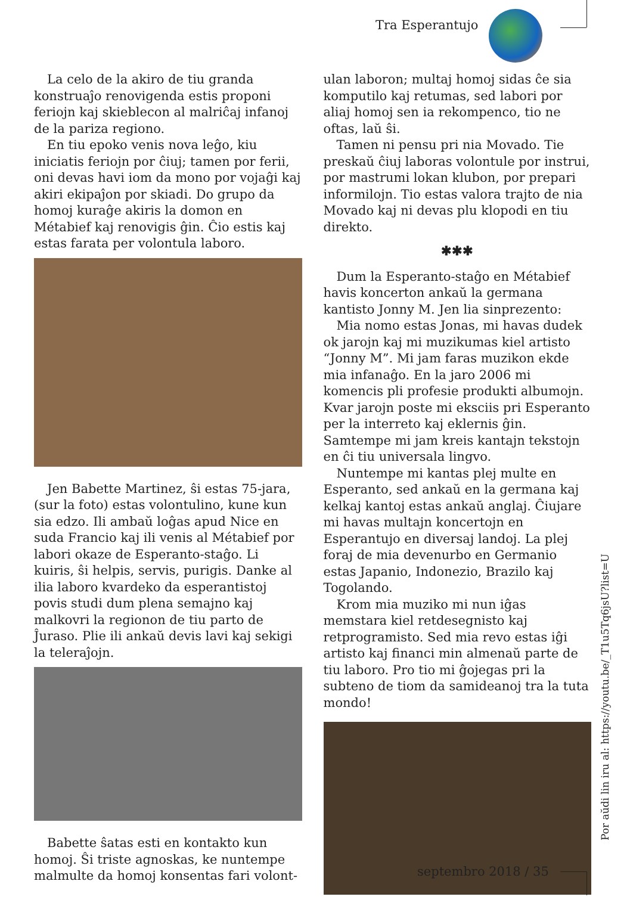Tra Esperantujo
La celo de la akiro de tiu granda konstruaĵo renovigenda estis proponi feriojn kaj skieblecon al malriĉaj infanoj de la pariza regiono.
En tiu epoko venis nova leĝo, kiu iniciatis feriojn por ĉiuj; tamen por ferii, oni devas havi iom da mono por vojaĝi kaj akiri ekipaĵon por skiadi. Do grupo da homoj kuraĝe akiris la domon en Métabief kaj renovigis ĝin. Ĉio estis kaj estas farata per volontula laboro.
Jen Babette Martinez, ŝi estas 75-jara, (sur la foto) estas volontulino, kune kun sia edzo. Ili ambaŭ loĝas apud Nice en suda Francio kaj ili venis al Métabief por labori okaze de Esperanto-staĝo. Li kuiris, ŝi helpis, servis, purigis. Danke al ilia laboro kvardeko da esperantistoj povis studi dum plena semajno kaj malkovri la regionon de tiu parto de Ĵuraso. Plie ili ankaŭ devis lavi kaj sekigi la teleraĵojn.
Babette ŝatas esti en kontakto kun homoj. Ŝi triste agnoskas, ke nuntempe malmulte da homoj konsentas fari volont-
ulan laboron; multaj homoj sidas ĉe sia komputilo kaj retumas, sed labori por aliaj homoj sen ia rekompenco, tio ne oftas, laŭ ŝi.
Tamen ni pensu pri nia Movado. Tie preskaŭ ĉiuj laboras volontule por instrui, por mastrumi lokan klubon, por prepari informilojn. Tio estas valora trajto de nia Movado kaj ni devas plu klopodi en tiu direkto.
✱✱✱
Dum la Esperanto-staĝo en Métabief havis koncerton ankaŭ la germana kantisto Jonny M. Jen lia sinprezento:
Mia nomo estas Jonas, mi havas dudek ok jarojn kaj mi muzikumas kiel artisto “Jonny M”. Mi jam faras muzikon ekde mia infanaĝo. En la jaro 2006 mi komencis pli profesie produkti albumojn. Kvar jarojn poste mi eksciis pri Esperanto per la interreto kaj eklernis ĝin. Samtempe mi jam kreis kantajn tekstojn en ĉi tiu universala lingvo.
Nuntempe mi kantas plej multe en Esperanto, sed ankaŭ en la germana kaj kelkaj kantoj estas ankaŭ anglaj. Ĉiujare mi havas multajn koncertojn en Esperantujo en diversaj landoj. La plej foraj de mia devenurbo en Germanio estas Japanio, Indonezio, Brazilo kaj Togolando.
Krom mia muziko mi nun iĝas memstara kiel retdesegnisto kaj retprogramisto. Sed mia revo estas iĝi artisto kaj financi min almenaŭ parte de tiu laboro. Pro tio mi ĝojegas pri la subteno de tiom da samideanoj tra la tuta mondo!
Por aŭdi lin iru al: https://youtu.be/_T1u5Tq6jsU?list=U
septembro 2018 / 35